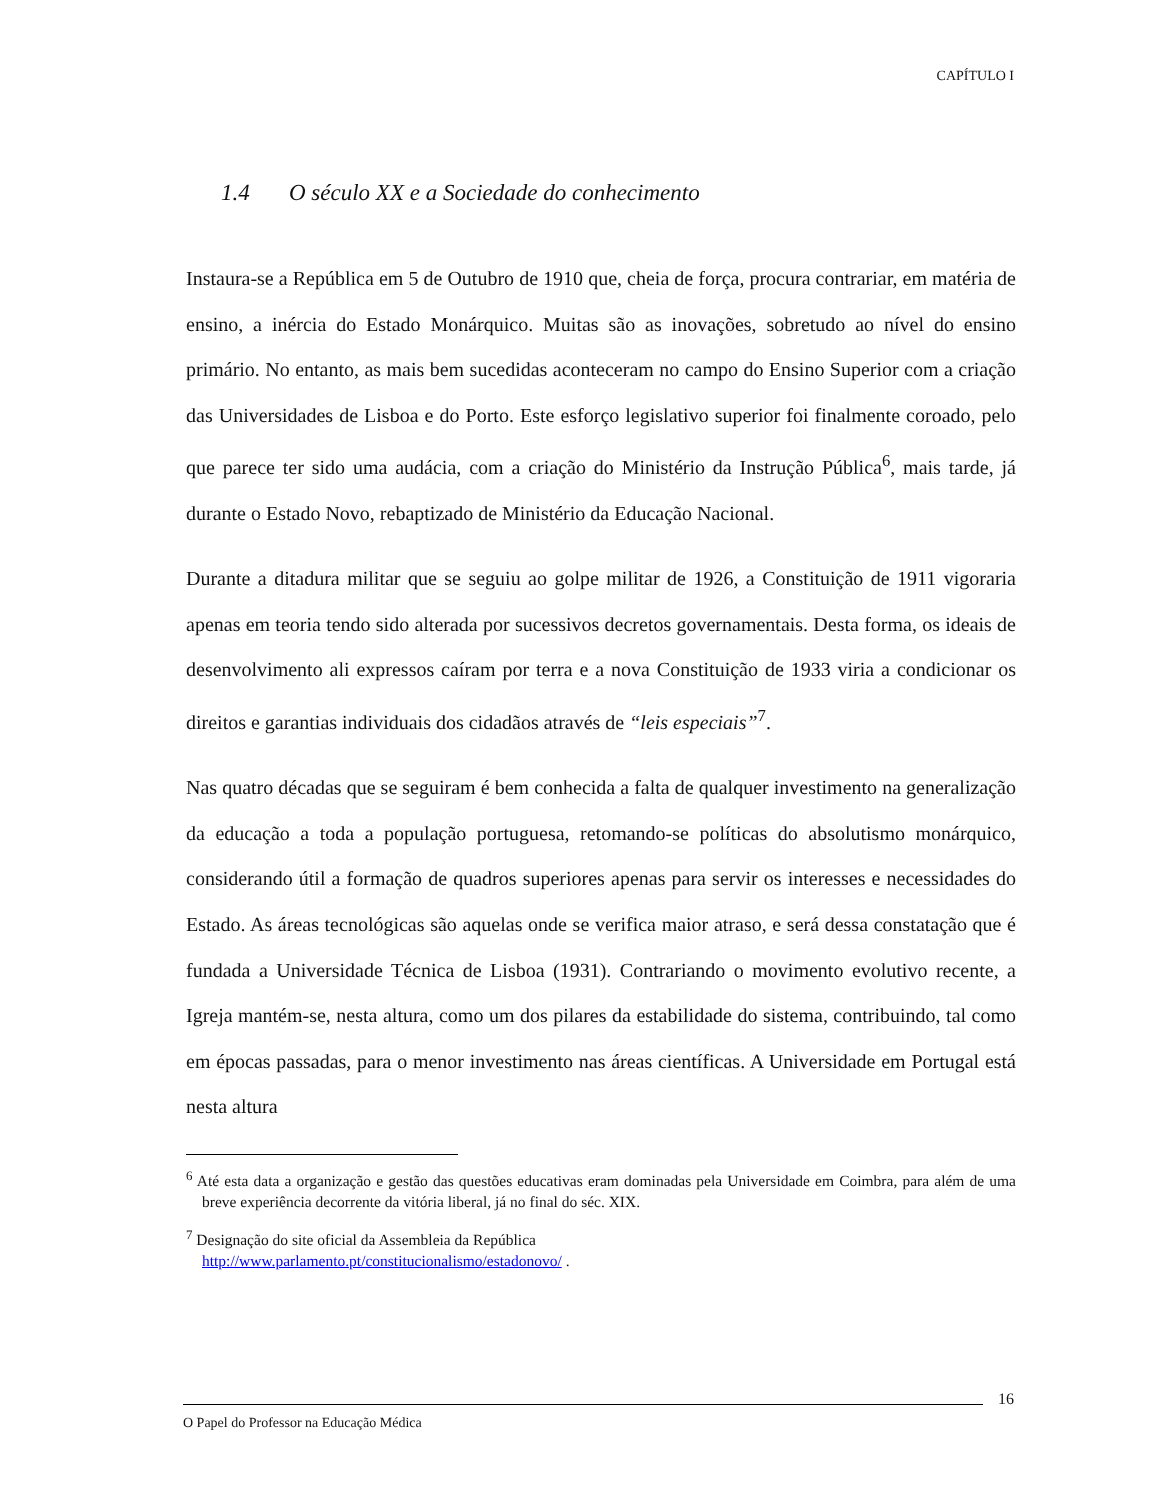CAPÍTULO I
1.4 O século XX e a Sociedade do conhecimento
Instaura-se a República em 5 de Outubro de 1910 que, cheia de força, procura contrariar, em matéria de ensino, a inércia do Estado Monárquico. Muitas são as inovações, sobretudo ao nível do ensino primário. No entanto, as mais bem sucedidas aconteceram no campo do Ensino Superior com a criação das Universidades de Lisboa e do Porto. Este esforço legislativo superior foi finalmente coroado, pelo que parece ter sido uma audácia, com a criação do Ministério da Instrução Pública<sup>6</sup>, mais tarde, já durante o Estado Novo, rebaptizado de Ministério da Educação Nacional.
Durante a ditadura militar que se seguiu ao golpe militar de 1926, a Constituição de 1911 vigoraria apenas em teoria tendo sido alterada por sucessivos decretos governamentais. Desta forma, os ideais de desenvolvimento ali expressos caíram por terra e a nova Constituição de 1933 viria a condicionar os direitos e garantias individuais dos cidadãos através de “leis especiais”<sup>7</sup>.
Nas quatro décadas que se seguiram é bem conhecida a falta de qualquer investimento na generalização da educação a toda a população portuguesa, retomando-se políticas do absolutismo monárquico, considerando útil a formação de quadros superiores apenas para servir os interesses e necessidades do Estado. As áreas tecnológicas são aquelas onde se verifica maior atraso, e será dessa constatação que é fundada a Universidade Técnica de Lisboa (1931). Contrariando o movimento evolutivo recente, a Igreja mantém-se, nesta altura, como um dos pilares da estabilidade do sistema, contribuindo, tal como em épocas passadas, para o menor investimento nas áreas científicas. A Universidade em Portugal está nesta altura
<sup>6</sup> Até esta data a organização e gestão das questões educativas eram dominadas pela Universidade em Coimbra, para além de uma breve experiência decorrente da vitória liberal, já no final do séc. XIX.
<sup>7</sup> Designação do site oficial da Assembleia da República
http://www.parlamento.pt/constitucionalismo/estadonovo/ .
16
O Papel do Professor na Educação Médica